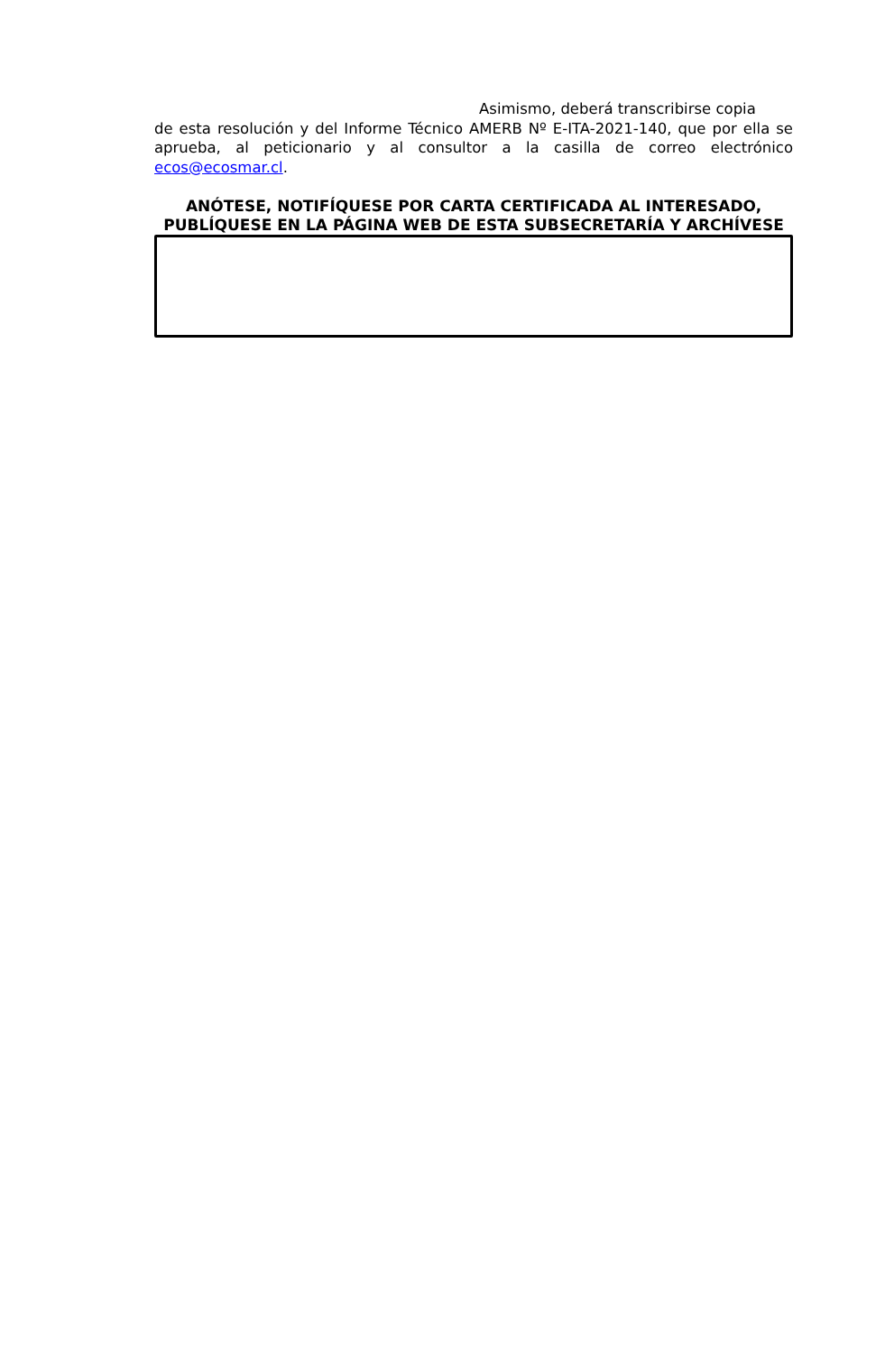Asimismo, deberá transcribirse copia
de esta resolución y del Informe Técnico AMERB Nº E-ITA-2021-140, que por ella se aprueba, al peticionario y al consultor a la casilla de correo electrónico ecos@ecosmar.cl.
ANÓTESE, NOTIFÍQUESE POR CARTA CERTIFICADA AL INTERESADO, PUBLÍQUESE EN LA PÁGINA WEB DE ESTA SUBSECRETARÍA Y ARCHÍVESE